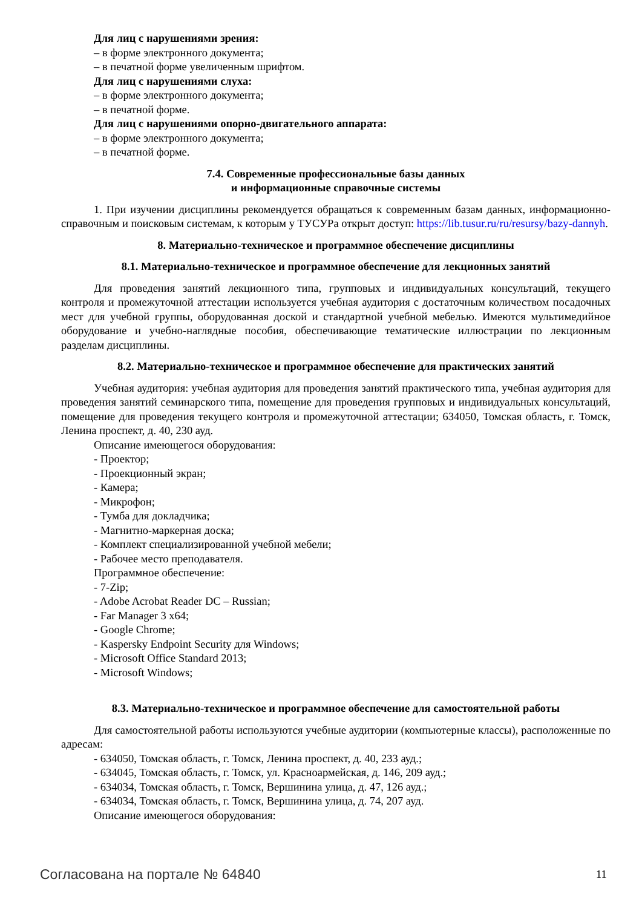Для лиц с нарушениями зрения:
– в форме электронного документа;
– в печатной форме увеличенным шрифтом.
Для лиц с нарушениями слуха:
– в форме электронного документа;
– в печатной форме.
Для лиц с нарушениями опорно-двигательного аппарата:
– в форме электронного документа;
– в печатной форме.
7.4. Современные профессиональные базы данных
и информационные справочные системы
1. При изучении дисциплины рекомендуется обращаться к современным базам данных, информационно-справочным и поисковым системам, к которым у ТУСУРа открыт доступ: https://lib.tusur.ru/ru/resursy/bazy-dannyh.
8. Материально-техническое и программное обеспечение дисциплины
8.1. Материально-техническое и программное обеспечение для лекционных занятий
Для проведения занятий лекционного типа, групповых и индивидуальных консультаций, текущего контроля и промежуточной аттестации используется учебная аудитория с достаточным количеством посадочных мест для учебной группы, оборудованная доской и стандартной учебной мебелью. Имеются мультимедийное оборудование и учебно-наглядные пособия, обеспечивающие тематические иллюстрации по лекционным разделам дисциплины.
8.2. Материально-техническое и программное обеспечение для практических занятий
Учебная аудитория: учебная аудитория для проведения занятий практического типа, учебная аудитория для проведения занятий семинарского типа, помещение для проведения групповых и индивидуальных консультаций, помещение для проведения текущего контроля и промежуточной аттестации; 634050, Томская область, г. Томск, Ленина проспект, д. 40, 230 ауд.
Описание имеющегося оборудования:
- Проектор;
- Проекционный экран;
- Камера;
- Микрофон;
- Тумба для докладчика;
- Магнитно-маркерная доска;
- Комплект специализированной учебной мебели;
- Рабочее место преподавателя.
Программное обеспечение:
- 7-Zip;
- Adobe Acrobat Reader DC – Russian;
- Far Manager 3 x64;
- Google Chrome;
- Kaspersky Endpoint Security для Windows;
- Microsoft Office Standard 2013;
- Microsoft Windows;
8.3. Материально-техническое и программное обеспечение для самостоятельной работы
Для самостоятельной работы используются учебные аудитории (компьютерные классы), расположенные по адресам:
- 634050, Томская область, г. Томск, Ленина проспект, д. 40, 233 ауд.;
- 634045, Томская область, г. Томск, ул. Красноармейская, д. 146, 209 ауд.;
- 634034, Томская область, г. Томск, Вершинина улица, д. 47, 126 ауд.;
- 634034, Томская область, г. Томск, Вершинина улица, д. 74, 207 ауд.
Описание имеющегося оборудования:
Согласована на портале № 64840 11